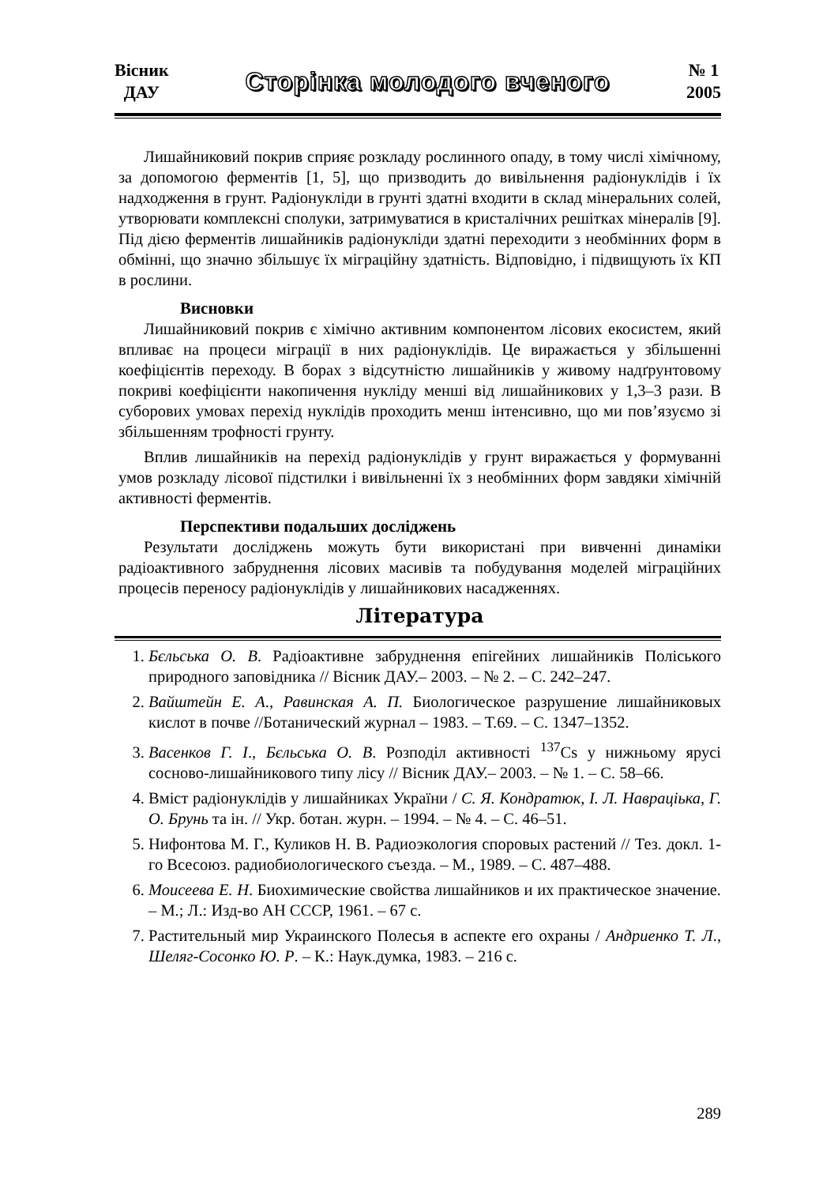Вісник
ДАУ
Сторінка молодого вченого
№ 1
2005
Лишайниковий покрив сприяє розкладу рослинного опаду, в тому числі хімічному, за допомогою ферментів [1, 5], що призводить до вивільнення радіонуклідів і їх надходження в грунт. Радіонукліди в грунті здатні входити в склад мінеральних солей, утворювати комплексні сполуки, затримуватися в кристалічних решітках мінералів [9]. Під дією ферментів лишайників радіонукліди здатні переходити з необмінних форм в обмінні, що значно збільшує їх міграційну здатність. Відповідно, і підвищують їх КП в рослини.
Висновки
Лишайниковий покрив є хімічно активним компонентом лісових екосистем, який впливає на процеси міграції в них радіонуклідів. Це виражається у збільшенні коефіцієнтів переходу. В борах з відсутністю лишайників у живому надґрунтовому покриві коефіцієнти накопичення нукліду менші від лишайникових у 1,3–3 рази. В суборових умовах перехід нуклідів проходить менш інтенсивно, що ми пов’язуємо зі збільшенням трофності грунту.
Вплив лишайників на перехід радіонуклідів у грунт виражається у формуванні умов розкладу лісової підстилки і вивільненні їх з необмінних форм завдяки хімічній активності ферментів.
Перспективи подальших досліджень
Результати досліджень можуть бути використані при вивченні динаміки радіоактивного забруднення лісових масивів та побудування моделей міграційних процесів переносу радіонуклідів у лишайникових насадженнях.
Література
1. Бєльська О. В. Радіоактивне забруднення епігейних лишайників Поліського природного заповідника // Вісник ДАУ.– 2003. – № 2. – С. 242–247.
2. Вайштейн Е. А., Равинская А. П. Биологическое разрушение лишайниковых кислот в почве //Ботанический журнал – 1983. – Т.69. – С. 1347–1352.
3. Васенков Г. І., Бєльська О. В. Розподіл активності <sup>137</sup>Cs у нижньому ярусі сосново-лишайникового типу лісу // Вісник ДАУ.– 2003. – № 1. – С. 58–66.
4. Вміст радіонуклідів у лишайниках України / С. Я. Кондратюк, І. Л. Навраціька, Г. О. Брунь та ін. // Укр. ботан. журн. – 1994. – № 4. – С. 46–51.
5. Нифонтова М. Г., Куликов Н. В. Радиоэкология споровых растений // Тез. докл. 1-го Всесоюз. радиобиологического съезда. – М., 1989. – С. 487–488.
6. Моисеева Е. Н. Биохимические свойства лишайников и их практическое значение. – М.; Л.: Изд-во АН СССР, 1961. – 67 с.
7. Растительный мир Украинского Полесья в аспекте его охраны / Андриенко Т. Л., Шеляг-Сосонко Ю. Р. – К.: Наук.думка, 1983. – 216 с.
289